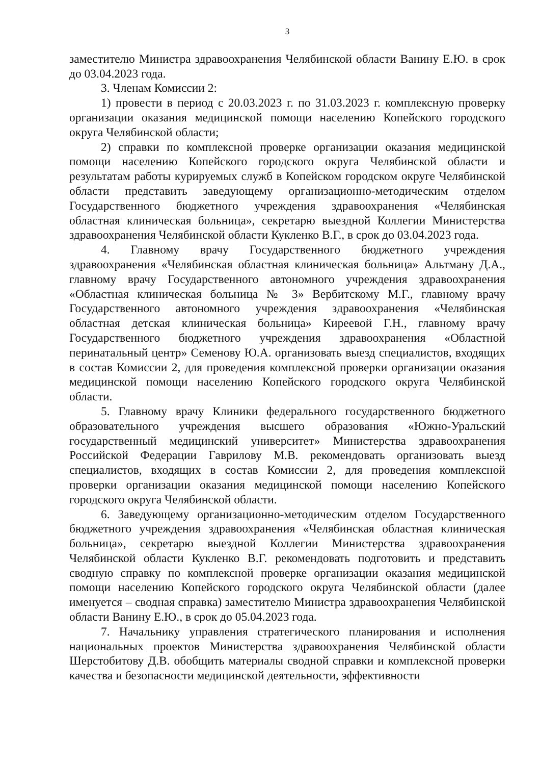3
заместителю Министра здравоохранения Челябинской области Ванину Е.Ю. в срок до 03.04.2023 года.
3. Членам Комиссии 2:
1) провести в период с 20.03.2023 г. по 31.03.2023 г. комплексную проверку организации оказания медицинской помощи населению Копейского городского округа Челябинской области;
2) справки по комплексной проверке организации оказания медицинской помощи населению Копейского городского округа Челябинской области и результатам работы курируемых служб в Копейском городском округе Челябинской области представить заведующему организационно-методическим отделом Государственного бюджетного учреждения здравоохранения «Челябинская областная клиническая больница», секретарю выездной Коллегии Министерства здравоохранения Челябинской области Кукленко В.Г., в срок до 03.04.2023 года.
4. Главному врачу Государственного бюджетного учреждения здравоохранения «Челябинская областная клиническая больница» Альтману Д.А., главному врачу Государственного автономного учреждения здравоохранения «Областная клиническая больница № 3» Вербитскому М.Г., главному врачу Государственного автономного учреждения здравоохранения «Челябинская областная детская клиническая больница» Киреевой Г.Н., главному врачу Государственного бюджетного учреждения здравоохранения «Областной перинатальный центр» Семенову Ю.А. организовать выезд специалистов, входящих в состав Комиссии 2, для проведения комплексной проверки организации оказания медицинской помощи населению Копейского городского округа Челябинской области.
5. Главному врачу Клиники федерального государственного бюджетного образовательного учреждения высшего образования «Южно-Уральский государственный медицинский университет» Министерства здравоохранения Российской Федерации Гаврилову М.В. рекомендовать организовать выезд специалистов, входящих в состав Комиссии 2, для проведения комплексной проверки организации оказания медицинской помощи населению Копейского городского округа Челябинской области.
6. Заведующему организационно-методическим отделом Государственного бюджетного учреждения здравоохранения «Челябинская областная клиническая больница», секретарю выездной Коллегии Министерства здравоохранения Челябинской области Кукленко В.Г. рекомендовать подготовить и представить сводную справку по комплексной проверке организации оказания медицинской помощи населению Копейского городского округа Челябинской области (далее именуется – сводная справка) заместителю Министра здравоохранения Челябинской области Ванину Е.Ю., в срок до 05.04.2023 года.
7. Начальнику управления стратегического планирования и исполнения национальных проектов Министерства здравоохранения Челябинской области Шерстобитову Д.В. обобщить материалы сводной справки и комплексной проверки качества и безопасности медицинской деятельности, эффективности